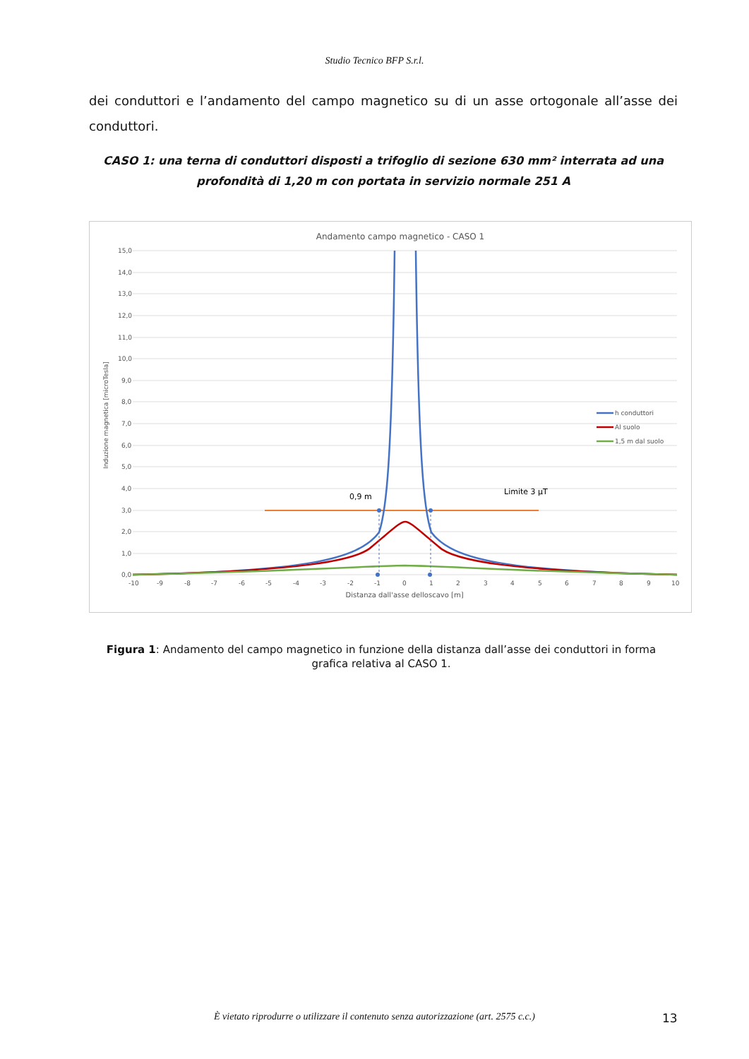Studio Tecnico BFP S.r.l.
dei conduttori e l’andamento del campo magnetico su di un asse ortogonale all’asse dei conduttori.
CASO 1: una terna di conduttori disposti a trifoglio di sezione 630 mm² interrata ad una profondità di 1,20 m con portata in servizio normale 251 A
Andamento campo magnetico - CASO 1
15,0
14,0
13,0
12,0
11,0
10,0
9,0
8,0
7,0
6,0
5,0
4,0
3,0
2,0
1,0
0,0
Induzione magnetica [microTesla]
-10
-9
-8
-7
-6
-5
-4
-3
-2
-1
0
1
2
3
4
5
6
7
8
9
10
Distanza dall'asse delloscavo [m]
0,9 m
Limite 3 µT
h conduttori
Al suolo
1,5 m dal suolo
Figura 1: Andamento del campo magnetico in funzione della distanza dall’asse dei conduttori in forma grafica relativa al CASO 1.
È vietato riprodurre o utilizzare il contenuto senza autorizzazione (art. 2575 c.c.) 13